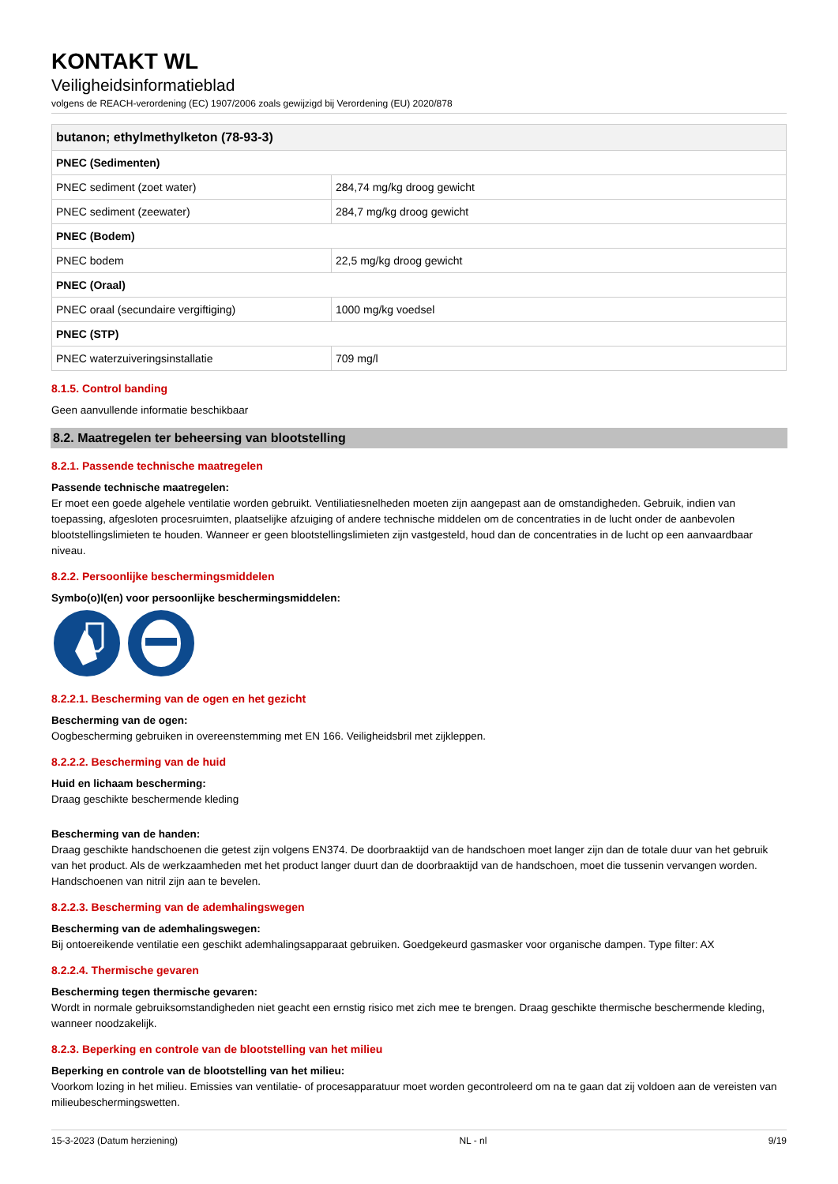KONTAKT WL
Veiligheidsinformatieblad
volgens de REACH-verordening (EC) 1907/2006 zoals gewijzigd bij Verordening (EU) 2020/878
| butanon; ethylmethylketon (78-93-3) | |
| --- | --- |
| PNEC (Sedimenten) | |
| PNEC sediment (zoet water) | 284,74 mg/kg droog gewicht |
| PNEC sediment (zeewater) | 284,7 mg/kg droog gewicht |
| PNEC (Bodem) | |
| PNEC bodem | 22,5 mg/kg droog gewicht |
| PNEC (Oraal) | |
| PNEC oraal (secundaire vergiftiging) | 1000 mg/kg voedsel |
| PNEC (STP) | |
| PNEC waterzuiveringsinstallatie | 709 mg/l |
8.1.5. Control banding
Geen aanvullende informatie beschikbaar
8.2. Maatregelen ter beheersing van blootstelling
8.2.1. Passende technische maatregelen
Passende technische maatregelen:
Er moet een goede algehele ventilatie worden gebruikt. Ventiliatiesnelheden moeten zijn aangepast aan de omstandigheden. Gebruik, indien van toepassing, afgesloten procesruimten, plaatselijke afzuiging of andere technische middelen om de concentraties in de lucht onder de aanbevolen blootstellingslimieten te houden. Wanneer er geen blootstellingslimieten zijn vastgesteld, houd dan de concentraties in de lucht op een aanvaardbaar niveau.
8.2.2. Persoonlijke beschermingsmiddelen
Symbo(o)l(en) voor persoonlijke beschermingsmiddelen:
8.2.2.1. Bescherming van de ogen en het gezicht
Bescherming van de ogen:
Oogbescherming gebruiken in overeenstemming met EN 166. Veiligheidsbril met zijkleppen.
8.2.2.2. Bescherming van de huid
Huid en lichaam bescherming:
Draag geschikte beschermende kleding
Bescherming van de handen:
Draag geschikte handschoenen die getest zijn volgens EN374. De doorbraaktijd van de handschoen moet langer zijn dan de totale duur van het gebruik van het product. Als de werkzaamheden met het product langer duurt dan de doorbraaktijd van de handschoen, moet die tussenin vervangen worden. Handschoenen van nitril zijn aan te bevelen.
8.2.2.3. Bescherming van de ademhalingswegen
Bescherming van de ademhalingswegen:
Bij ontoereikende ventilatie een geschikt ademhalingsapparaat gebruiken. Goedgekeurd gasmasker voor organische dampen. Type filter: AX
8.2.2.4. Thermische gevaren
Bescherming tegen thermische gevaren:
Wordt in normale gebruiksomstandigheden niet geacht een ernstig risico met zich mee te brengen. Draag geschikte thermische beschermende kleding, wanneer noodzakelijk.
8.2.3. Beperking en controle van de blootstelling van het milieu
Beperking en controle van de blootstelling van het milieu:
Voorkom lozing in het milieu. Emissies van ventilatie- of procesapparatuur moet worden gecontroleerd om na te gaan dat zij voldoen aan de vereisten van milieubeschermingswetten.
15-3-2023 (Datum herziening) NL - nl 9/19